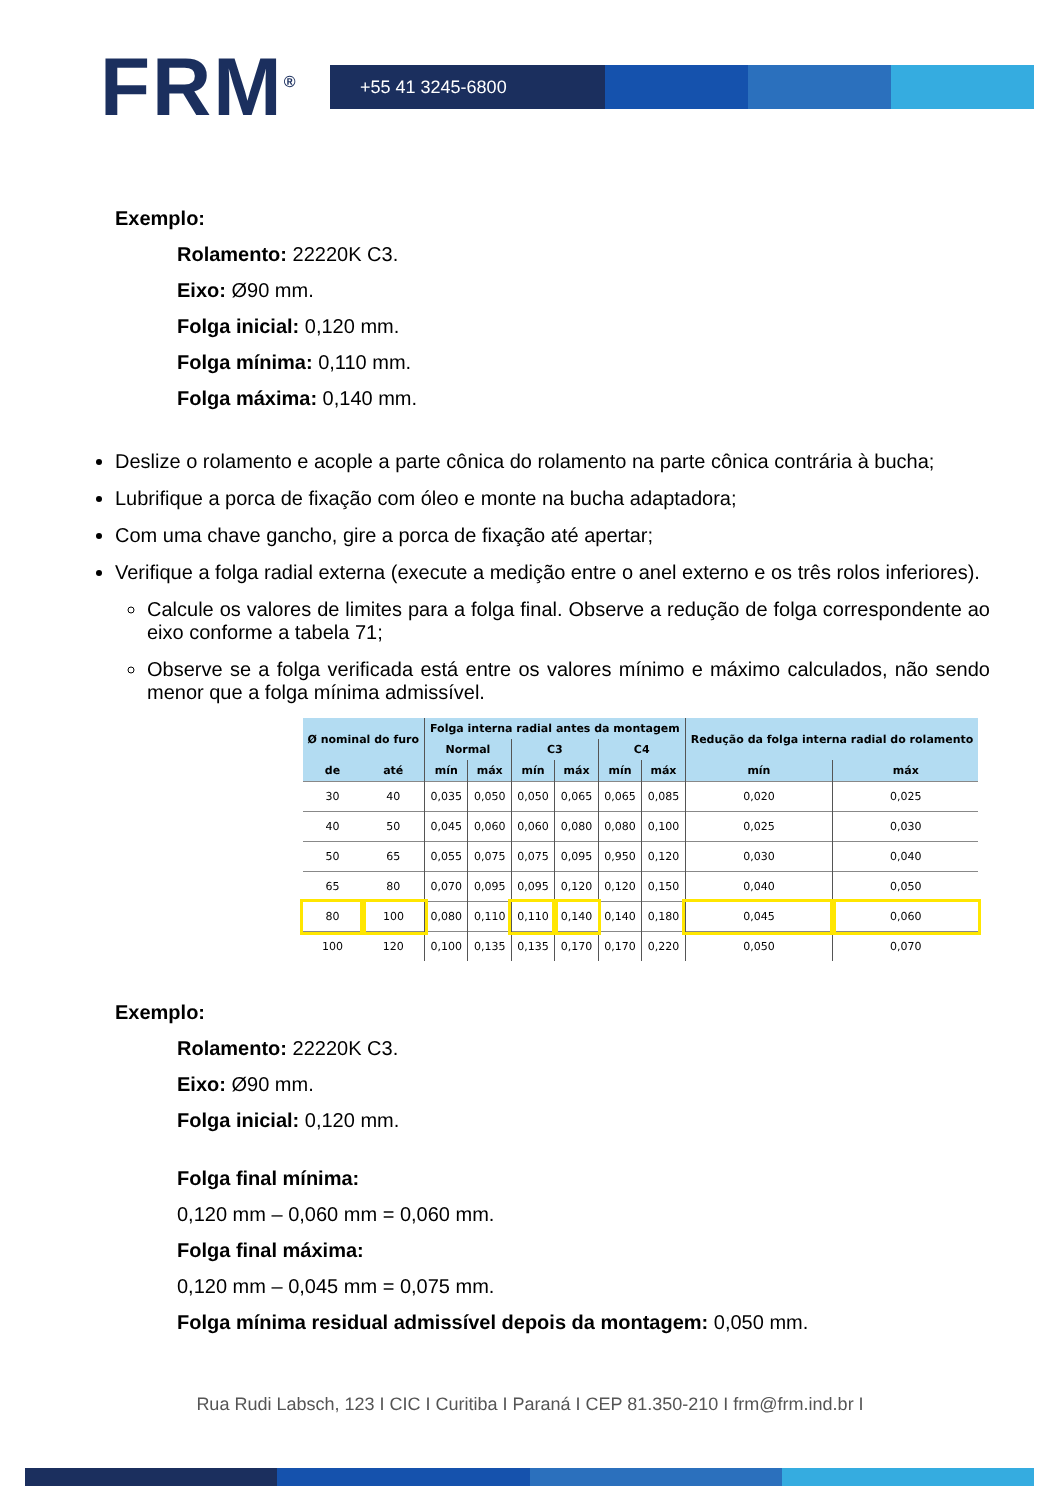FRM<sup>®</sup>
+55 41 3245-6800
Exemplo:
Rolamento: 22220K C3.
Eixo: Ø90 mm.
Folga inicial: 0,120 mm.
Folga mínima: 0,110 mm.
Folga máxima: 0,140 mm.
Deslize o rolamento e acople a parte cônica do rolamento na parte cônica contrária à bucha;
Lubrifique a porca de fixação com óleo e monte na bucha adaptadora;
Com uma chave gancho, gire a porca de fixação até apertar;
Verifique a folga radial externa (execute a medição entre o anel externo e os três rolos inferiores).
Calcule os valores de limites para a folga final. Observe a redução de folga correspondente ao eixo conforme a tabela 71;
Observe se a folga verificada está entre os valores mínimo e máximo calculados, não sendo menor que a folga mínima admissível.
| Ø nominal do furo | | Folga interna radial antes da montagem | | | | | | Redução da folga interna radial do rolamento | |
| --- | --- | --- | --- | --- | --- | --- | --- | --- | --- |
| | | Normal | | C3 | | C4 | | | |
| de | até | mín | máx | mín | máx | mín | máx | mín | máx |
| 30 | 40 | 0,035 | 0,050 | 0,050 | 0,065 | 0,065 | 0,085 | 0,020 | 0,025 |
| 40 | 50 | 0,045 | 0,060 | 0,060 | 0,080 | 0,080 | 0,100 | 0,025 | 0,030 |
| 50 | 65 | 0,055 | 0,075 | 0,075 | 0,095 | 0,950 | 0,120 | 0,030 | 0,040 |
| 65 | 80 | 0,070 | 0,095 | 0,095 | 0,120 | 0,120 | 0,150 | 0,040 | 0,050 |
| 80 | 100 | 0,080 | 0,110 | 0,110 | 0,140 | 0,140 | 0,180 | 0,045 | 0,060 |
| 100 | 120 | 0,100 | 0,135 | 0,135 | 0,170 | 0,170 | 0,220 | 0,050 | 0,070 |
Exemplo:
Rolamento: 22220K C3.
Eixo: Ø90 mm.
Folga inicial: 0,120 mm.
Folga final mínima:
0,120 mm – 0,060 mm = 0,060 mm.
Folga final máxima:
0,120 mm – 0,045 mm = 0,075 mm.
Folga mínima residual admissível depois da montagem: 0,050 mm.
Rua Rudi Labsch, 123 I CIC I Curitiba I Paraná I CEP 81.350-210 I frm@frm.ind.br I